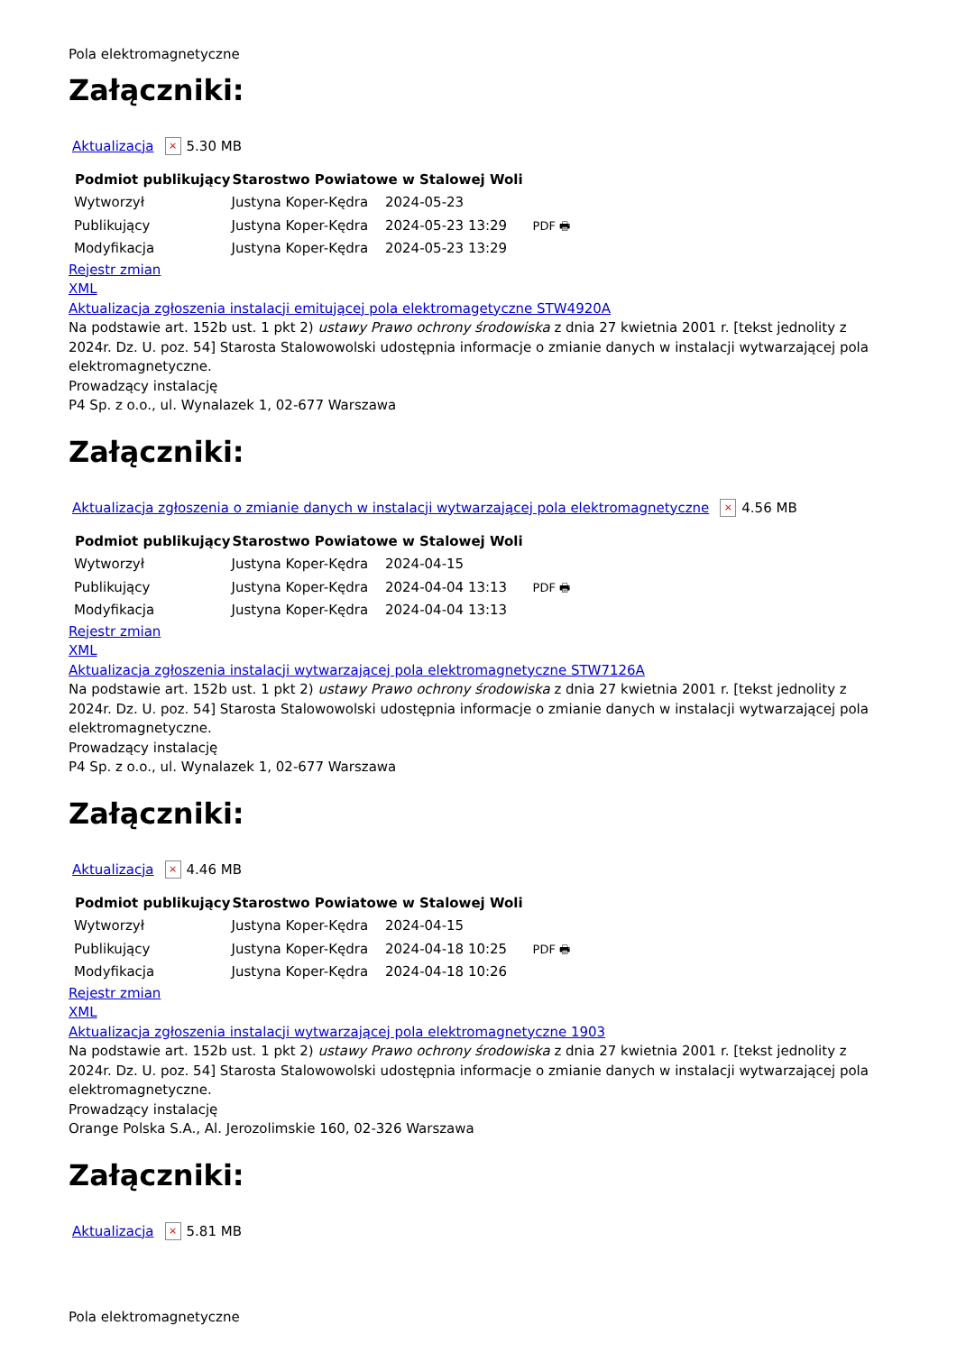Pola elektromagnetyczne
Załączniki:
Aktualizacja × 5.30 MB
| Podmiot publikujący | Starostwo Powiatowe w Stalowej Woli | | |
| Wytworzył | Justyna Koper-Kędra | 2024-05-23 | PDF 🖶 |
| Publikujący | Justyna Koper-Kędra | 2024-05-23 13:29 | |
| Modyfikacja | Justyna Koper-Kędra | 2024-05-23 13:29 | |
Rejestr zmian
XML
Aktualizacja zgłoszenia instalacji emitującej pola elektromagetyczne STW4920A
Na podstawie art. 152b ust. 1 pkt 2) ustawy Prawo ochrony środowiska z dnia 27 kwietnia 2001 r. [tekst jednolity z 2024r. Dz. U. poz. 54] Starosta Stalowowolski udostępnia informacje o zmianie danych w instalacji wytwarzającej pola elektromagnetyczne.
Prowadzący instalację
P4 Sp. z o.o., ul. Wynalazek 1, 02-677 Warszawa
Załączniki:
Aktualizacja zgłoszenia o zmianie danych w instalacji wytwarzającej pola elektromagnetyczne × 4.56 MB
| Podmiot publikujący | Starostwo Powiatowe w Stalowej Woli | | |
| Wytworzył | Justyna Koper-Kędra | 2024-04-15 | PDF 🖶 |
| Publikujący | Justyna Koper-Kędra | 2024-04-04 13:13 | |
| Modyfikacja | Justyna Koper-Kędra | 2024-04-04 13:13 | |
Rejestr zmian
XML
Aktualizacja zgłoszenia instalacji wytwarzającej pola elektromagnetyczne STW7126A
Na podstawie art. 152b ust. 1 pkt 2) ustawy Prawo ochrony środowiska z dnia 27 kwietnia 2001 r. [tekst jednolity z 2024r. Dz. U. poz. 54] Starosta Stalowowolski udostępnia informacje o zmianie danych w instalacji wytwarzającej pola elektromagnetyczne.
Prowadzący instalację
P4 Sp. z o.o., ul. Wynalazek 1, 02-677 Warszawa
Załączniki:
Aktualizacja × 4.46 MB
| Podmiot publikujący | Starostwo Powiatowe w Stalowej Woli | | |
| Wytworzył | Justyna Koper-Kędra | 2024-04-15 | PDF 🖶 |
| Publikujący | Justyna Koper-Kędra | 2024-04-18 10:25 | |
| Modyfikacja | Justyna Koper-Kędra | 2024-04-18 10:26 | |
Rejestr zmian
XML
Aktualizacja zgłoszenia instalacji wytwarzającej pola elektromagnetyczne 1903
Na podstawie art. 152b ust. 1 pkt 2) ustawy Prawo ochrony środowiska z dnia 27 kwietnia 2001 r. [tekst jednolity z 2024r. Dz. U. poz. 54] Starosta Stalowowolski udostępnia informacje o zmianie danych w instalacji wytwarzającej pola elektromagnetyczne.
Prowadzący instalację
Orange Polska S.A., Al. Jerozolimskie 160, 02-326 Warszawa
Załączniki:
Aktualizacja × 5.81 MB
Pola elektromagnetyczne